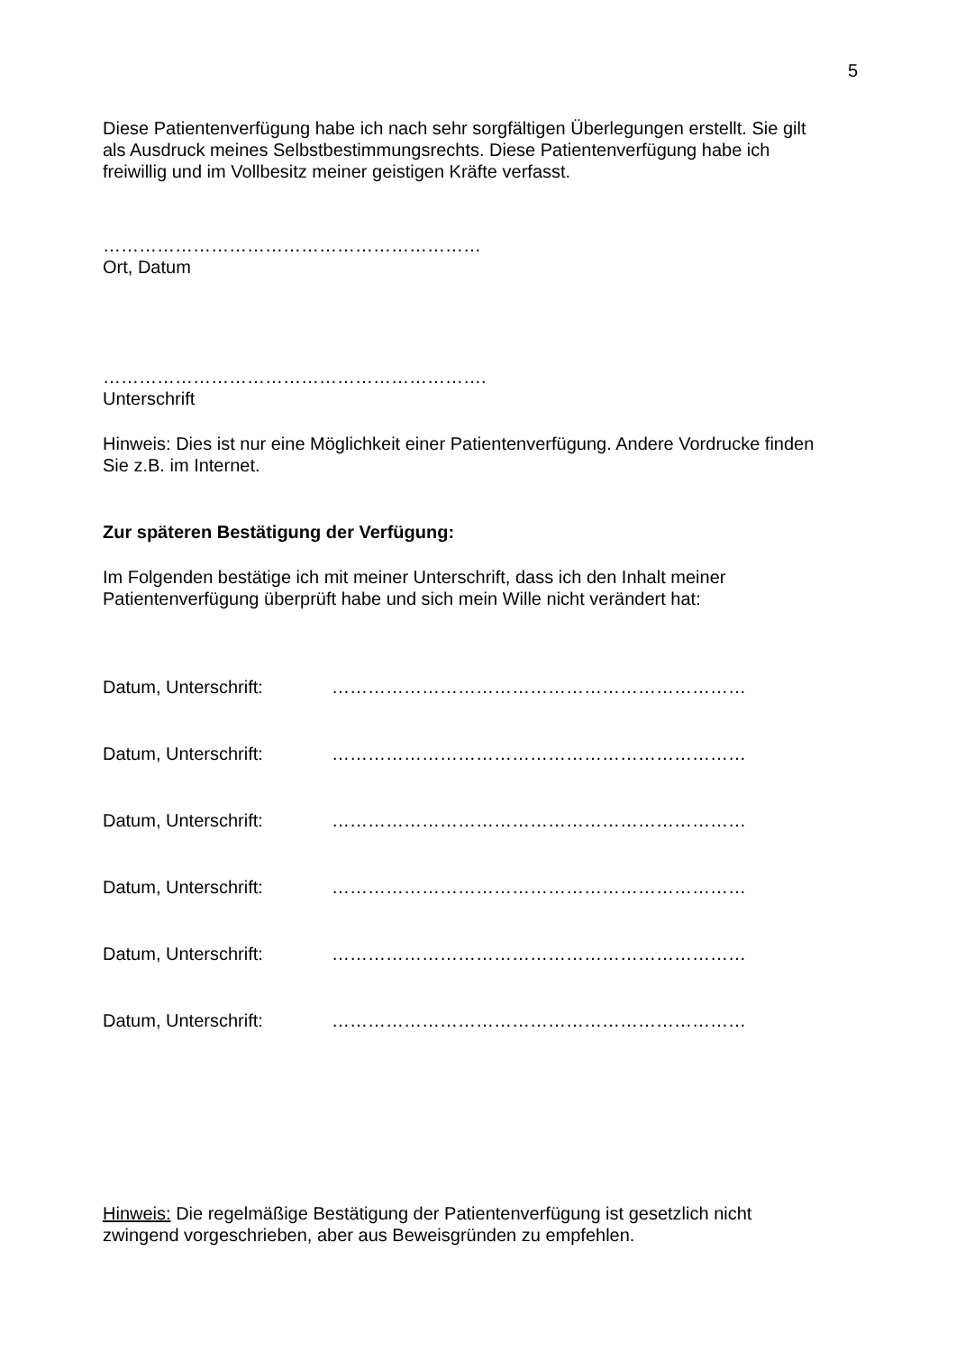5
Diese Patientenverfügung habe ich nach sehr sorgfältigen Überlegungen erstellt. Sie gilt als Ausdruck meines Selbstbestimmungsrechts. Diese Patientenverfügung habe ich freiwillig und im Vollbesitz meiner geistigen Kräfte verfasst.
………………………………………………………
Ort, Datum
……………………………………………………….
Unterschrift
Hinweis: Dies ist nur eine Möglichkeit einer Patientenverfügung. Andere Vordrucke finden Sie z.B. im Internet.
Zur späteren Bestätigung der Verfügung:
Im Folgenden bestätige ich mit meiner Unterschrift, dass ich den Inhalt meiner Patientenverfügung überprüft habe und sich mein Wille nicht verändert hat:
Datum, Unterschrift: ……………………………………………………………
Datum, Unterschrift: ……………………………………………………………
Datum, Unterschrift: ……………………………………………………………
Datum, Unterschrift: ……………………………………………………………
Datum, Unterschrift: ……………………………………………………………
Datum, Unterschrift: ……………………………………………………………
Hinweis: Die regelmäßige Bestätigung der Patientenverfügung ist gesetzlich nicht zwingend vorgeschrieben, aber aus Beweisgründen zu empfehlen.